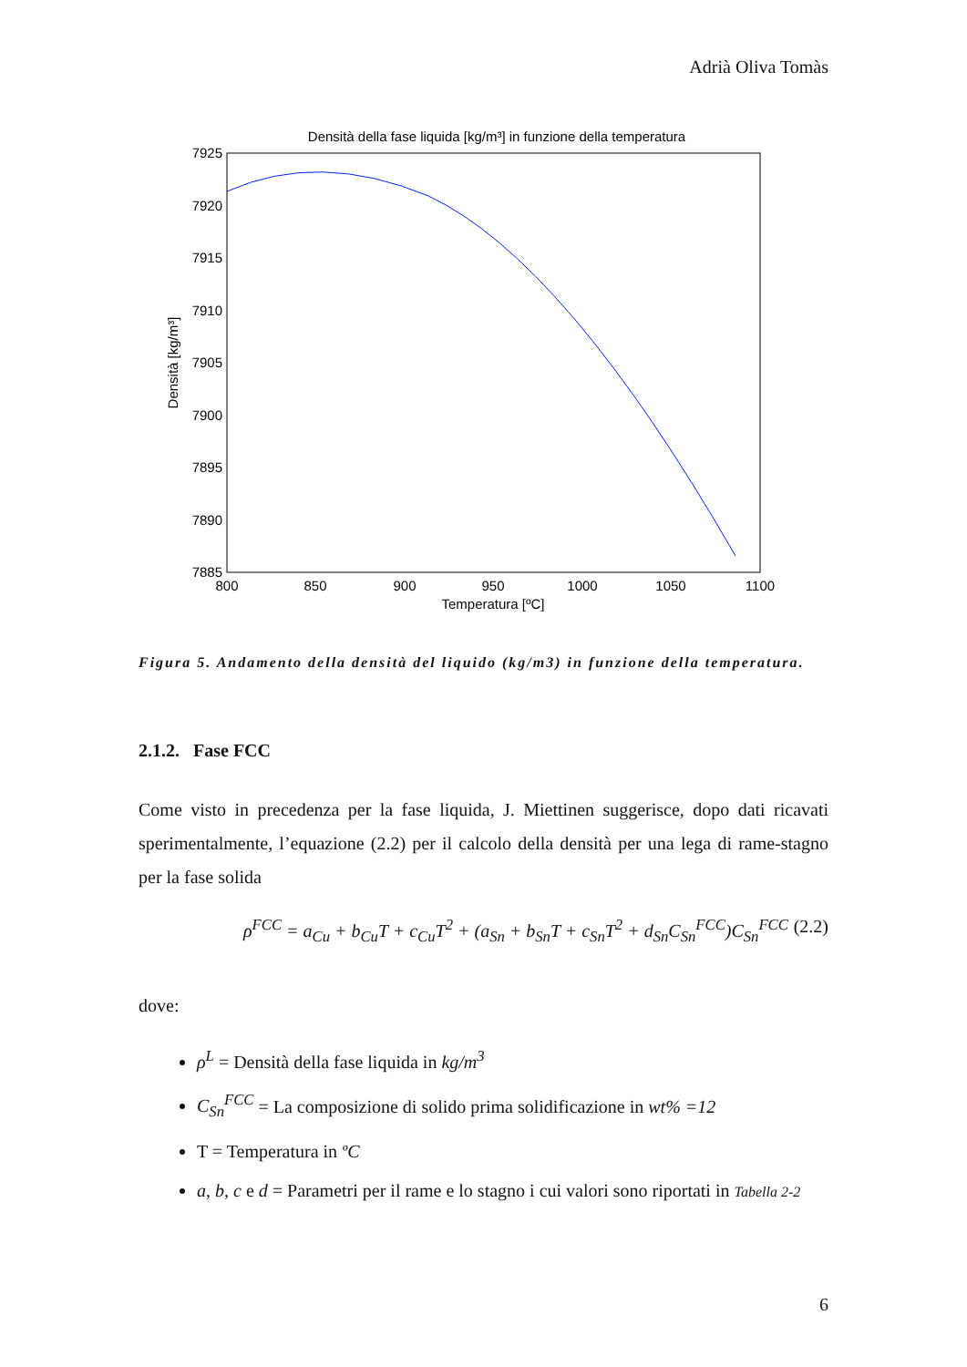Adrià Oliva Tomàs
Densità della fase liquida [kg/m³] in funzione della temperatura
7925
7920
7915
7910
7905
7900
7895
7890
7885
800
850
900
950
1000
1050
1100
Temperatura [ºC]
Densità [kg/m³]
Figura 5. Andamento della densità del liquido (kg/m3) in funzione della temperatura.
2.1.2. Fase FCC
Come visto in precedenza per la fase liquida, J. Miettinen suggerisce, dopo dati ricavati sperimentalmente, l’equazione (2.2) per il calcolo della densità per una lega di rame-stagno per la fase solida
ρ<sup>FCC</sup> = a<sub>Cu</sub> + b<sub>Cu</sub>T + c<sub>Cu</sub>T<sup>2</sup> + (a<sub>Sn</sub> + b<sub>Sn</sub>T + c<sub>Sn</sub>T<sup>2</sup> + d<sub>Sn</sub>C<sub>Sn</sub><sup>FCC</sup>)C<sub>Sn</sub><sup>FCC</sup> (2.2)
dove:
ρ<sup>L</sup> = Densità della fase liquida in kg/m<sup>3</sup>
C<sub>Sn</sub><sup>FCC</sup> = La composizione di solido prima solidificazione in wt% =12
T = Temperatura in ºC
a, b, c e d = Parametri per il rame e lo stagno i cui valori sono riportati in Tabella 2-2
6